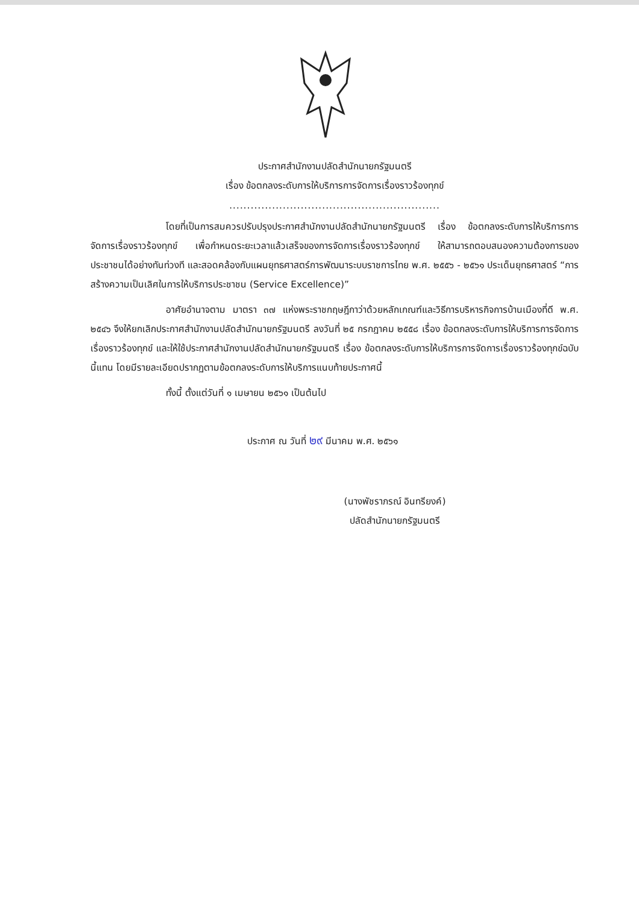ประกาศสำนักงานปลัดสำนักนายกรัฐมนตรี
เรื่อง ข้อตกลงระดับการให้บริการการจัดการเรื่องราวร้องทุกข์
...........................................................
โดยที่เป็นการสมควรปรับปรุงประกาศสำนักงานปลัดสำนักนายกรัฐมนตรี เรื่อง ข้อตกลงระดับการให้บริการการจัดการเรื่องราวร้องทุกข์ เพื่อกำหนดระยะเวลาแล้วเสร็จของการจัดการเรื่องราวร้องทุกข์ ให้สามารถตอบสนองความต้องการของประชาชนได้อย่างทันท่วงที และสอดคล้องกับแผนยุทธศาสตร์การพัฒนาระบบราชการไทย พ.ศ. ๒๕๕๖ - ๒๕๖๑ ประเด็นยุทธศาสตร์ “การสร้างความเป็นเลิศในการให้บริการประชาชน (Service Excellence)”
อาศัยอำนาจตาม มาตรา ๓๗ แห่งพระราชกฤษฎีกาว่าด้วยหลักเกณฑ์และวิธีการบริหารกิจการบ้านเมืองที่ดี พ.ศ. ๒๕๔๖ จึงให้ยกเลิกประกาศสำนักงานปลัดสำนักนายกรัฐมนตรี ลงวันที่ ๒๕ กรกฎาคม ๒๕๕๘ เรื่อง ข้อตกลงระดับการให้บริการการจัดการเรื่องราวร้องทุกข์ และให้ใช้ประกาศสำนักงานปลัดสำนักนายกรัฐมนตรี เรื่อง ข้อตกลงระดับการให้บริการการจัดการเรื่องราวร้องทุกข์ฉบับนี้แทน โดยมีรายละเอียดปรากฏตามข้อตกลงระดับการให้บริการแนบท้ายประกาศนี้
ทั้งนี้ ตั้งแต่วันที่ ๑ เมษายน ๒๕๖๑ เป็นต้นไป
ประกาศ ณ วันที่ ๒๙ มีนาคม พ.ศ. ๒๕๖๑
(นางพัชราภรณ์ อินทรียงค์)
ปลัดสำนักนายกรัฐมนตรี